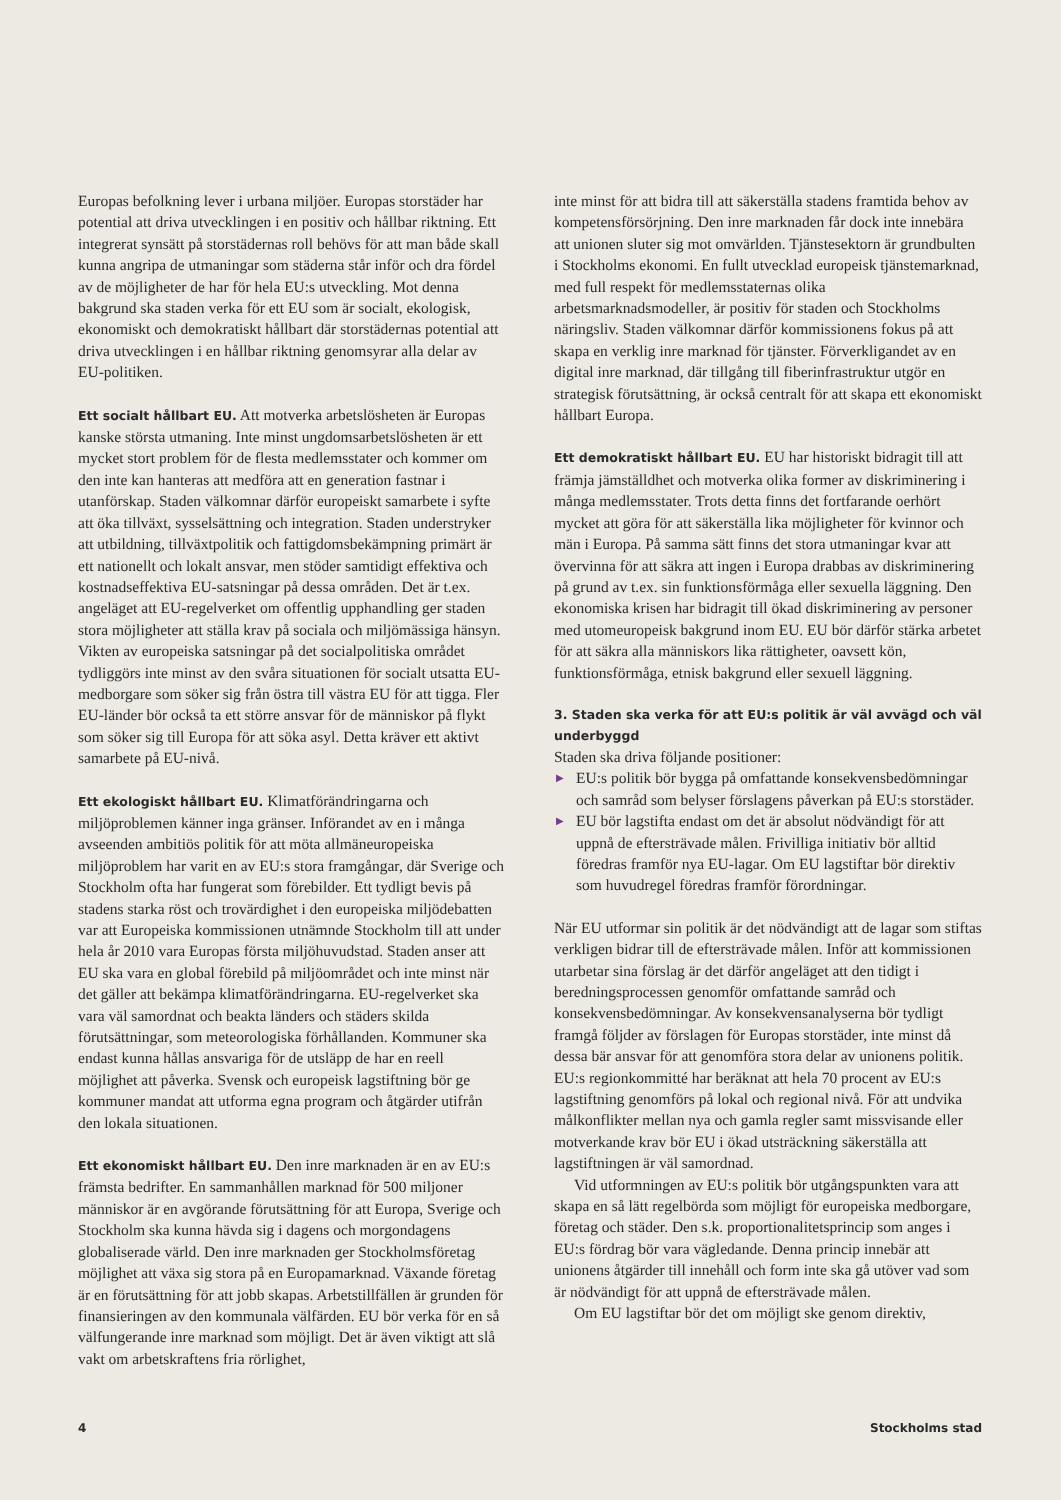Europas befolkning lever i urbana miljöer. Europas storstäder har potential att driva utvecklingen i en positiv och hållbar riktning. Ett integrerat synsätt på storstädernas roll behövs för att man både skall kunna angripa de utmaningar som städerna står inför och dra fördel av de möjligheter de har för hela EU:s utveckling. Mot denna bakgrund ska staden verka för ett EU som är socialt, ekologisk, ekonomiskt och demokratiskt hållbart där storstädernas potential att driva utvecklingen i en hållbar riktning genomsyrar alla delar av EU-politiken.
Ett socialt hållbart EU. Att motverka arbetslösheten är Europas kanske största utmaning. Inte minst ungdomsarbetslösheten är ett mycket stort problem för de flesta medlemsstater och kommer om den inte kan hanteras att medföra att en generation fastnar i utanförskap. Staden välkomnar därför europeiskt samarbete i syfte att öka tillväxt, sysselsättning och integration. Staden understryker att utbildning, tillväxtpolitik och fattigdomsbekämpning primärt är ett nationellt och lokalt ansvar, men stöder samtidigt effektiva och kostnadseffektiva EU-satsningar på dessa områden. Det är t.ex. angeläget att EU-regelverket om offentlig upphandling ger staden stora möjligheter att ställa krav på sociala och miljömässiga hänsyn. Vikten av europeiska satsningar på det socialpolitiska området tydliggörs inte minst av den svåra situationen för socialt utsatta EU-medborgare som söker sig från östra till västra EU för att tigga. Fler EU-länder bör också ta ett större ansvar för de människor på flykt som söker sig till Europa för att söka asyl. Detta kräver ett aktivt samarbete på EU-nivå.
Ett ekologiskt hållbart EU. Klimatförändringarna och miljöproblemen känner inga gränser. Införandet av en i många avseenden ambitiös politik för att möta allmäneuropeiska miljöproblem har varit en av EU:s stora framgångar, där Sverige och Stockholm ofta har fungerat som förebilder. Ett tydligt bevis på stadens starka röst och trovärdighet i den europeiska miljödebatten var att Europeiska kommissionen utnämnde Stockholm till att under hela år 2010 vara Europas första miljöhuvudstad. Staden anser att EU ska vara en global förebild på miljöområdet och inte minst när det gäller att bekämpa klimatförändringarna. EU-regelverket ska vara väl samordnat och beakta länders och städers skilda förutsättningar, som meteorologiska förhållanden. Kommuner ska endast kunna hållas ansvariga för de utsläpp de har en reell möjlighet att påverka. Svensk och europeisk lagstiftning bör ge kommuner mandat att utforma egna program och åtgärder utifrån den lokala situationen.
Ett ekonomiskt hållbart EU. Den inre marknaden är en av EU:s främsta bedrifter. En sammanhållen marknad för 500 miljoner människor är en avgörande förutsättning för att Europa, Sverige och Stockholm ska kunna hävda sig i dagens och morgondagens globaliserade värld. Den inre marknaden ger Stockholmsföretag möjlighet att växa sig stora på en Europamarknad. Växande företag är en förutsättning för att jobb skapas. Arbetstillfällen är grunden för finansieringen av den kommunala välfärden. EU bör verka för en så välfungerande inre marknad som möjligt. Det är även viktigt att slå vakt om arbetskraftens fria rörlighet,
inte minst för att bidra till att säkerställa stadens framtida behov av kompetensförsörjning. Den inre marknaden får dock inte innebära att unionen sluter sig mot omvärlden. Tjänstesektorn är grundbulten i Stockholms ekonomi. En fullt utvecklad europeisk tjänstemarknad, med full respekt för medlemsstaternas olika arbetsmarknadsmodeller, är positiv för staden och Stockholms näringsliv. Staden välkomnar därför kommissionens fokus på att skapa en verklig inre marknad för tjänster. Förverkligandet av en digital inre marknad, där tillgång till fiberinfrastruktur utgör en strategisk förutsättning, är också centralt för att skapa ett ekonomiskt hållbart Europa.
Ett demokratiskt hållbart EU. EU har historiskt bidragit till att främja jämställdhet och motverka olika former av diskriminering i många medlemsstater. Trots detta finns det fortfarande oerhört mycket att göra för att säkerställa lika möjligheter för kvinnor och män i Europa. På samma sätt finns det stora utmaningar kvar att övervinna för att säkra att ingen i Europa drabbas av diskriminering på grund av t.ex. sin funktionsförmåga eller sexuella läggning. Den ekonomiska krisen har bidragit till ökad diskriminering av personer med utomeuropeisk bakgrund inom EU. EU bör därför stärka arbetet för att säkra alla människors lika rättigheter, oavsett kön, funktionsförmåga, etnisk bakgrund eller sexuell läggning.
3. Staden ska verka för att EU:s politik är väl avvägd och väl underbyggd
Staden ska driva följande positioner:
▶ EU:s politik bör bygga på omfattande konsekvensbedömningar och samråd som belyser förslagens påverkan på EU:s storstäder.
▶ EU bör lagstifta endast om det är absolut nödvändigt för att uppnå de eftersträvade målen. Frivilliga initiativ bör alltid föredras framför nya EU-lagar. Om EU lagstiftar bör direktiv som huvudregel föredras framför förordningar.
När EU utformar sin politik är det nödvändigt att de lagar som stiftas verkligen bidrar till de eftersträvade målen. Inför att kommissionen utarbetar sina förslag är det därför angeläget att den tidigt i beredningsprocessen genomför omfattande samråd och konsekvensbedömningar. Av konsekvensanalyserna bör tydligt framgå följder av förslagen för Europas storstäder, inte minst då dessa bär ansvar för att genomföra stora delar av unionens politik. EU:s regionkommitté har beräknat att hela 70 procent av EU:s lagstiftning genomförs på lokal och regional nivå. För att undvika målkonflikter mellan nya och gamla regler samt missvisande eller motverkande krav bör EU i ökad utsträckning säkerställa att lagstiftningen är väl samordnad.
Vid utformningen av EU:s politik bör utgångspunkten vara att skapa en så lätt regelbörda som möjligt för europeiska medborgare, företag och städer. Den s.k. proportionalitetsprincip som anges i EU:s fördrag bör vara vägledande. Denna princip innebär att unionens åtgärder till innehåll och form inte ska gå utöver vad som är nödvändigt för att uppnå de eftersträvade målen.
Om EU lagstiftar bör det om möjligt ske genom direktiv,
4 Stockholms stad